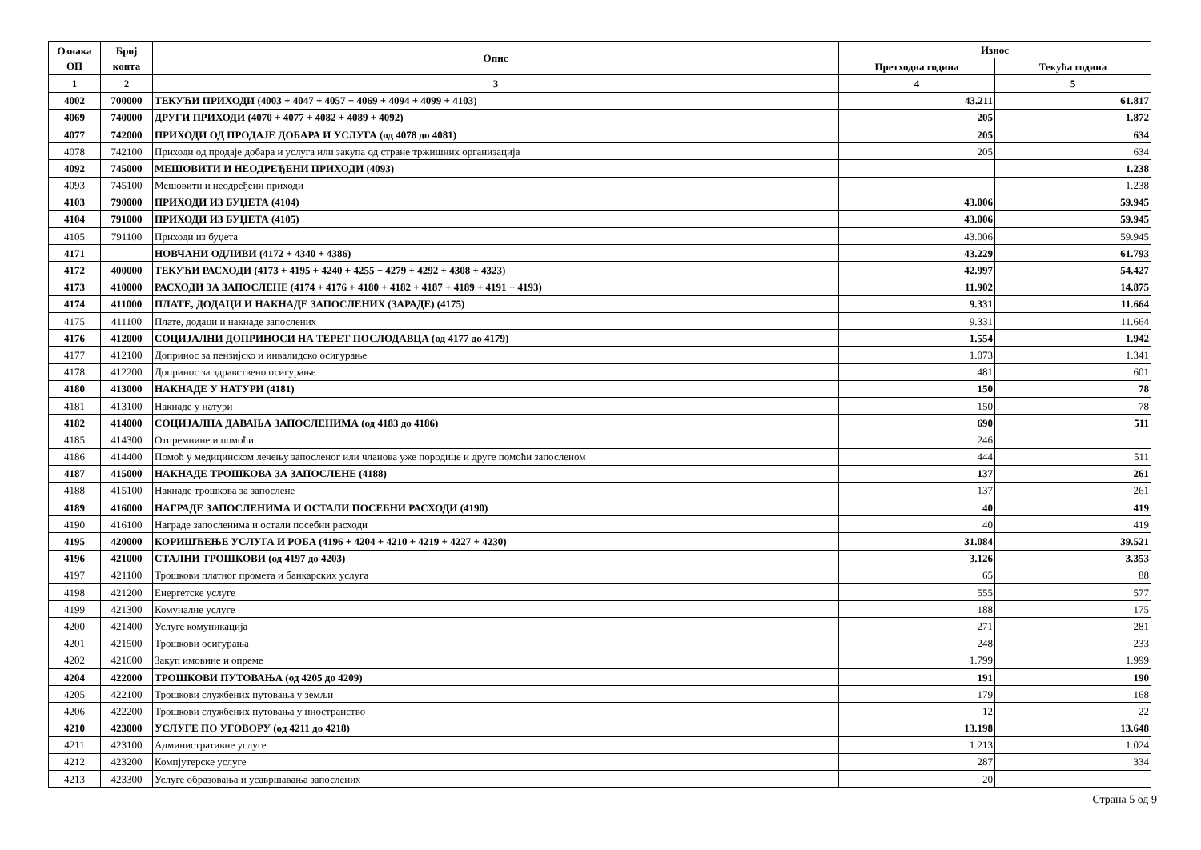| Ознака ОП | Број конта | Опис | Износ | |
| --- | --- | --- | --- | --- |
| | | | Претходна година | Текућа година |
| 1 | 2 | 3 | 4 | 5 |
| 4002 | 700000 | ТЕКУЋИ ПРИХОДИ (4003 + 4047 + 4057 + 4069 + 4094 + 4099 + 4103) | 43.211 | 61.817 |
| 4069 | 740000 | ДРУГИ ПРИХОДИ (4070 + 4077 + 4082 + 4089 + 4092) | 205 | 1.872 |
| 4077 | 742000 | ПРИХОДИ ОД ПРОДАЈЕ ДОБАРА И УСЛУГА (од 4078 до 4081) | 205 | 634 |
| 4078 | 742100 | Приходи од продаје добара и услуга или закупа од стране тржишних организација | 205 | 634 |
| 4092 | 745000 | МЕШОВИТИ И НЕОДРЕЂЕНИ ПРИХОДИ (4093) | | 1.238 |
| 4093 | 745100 | Мешовити и неодређени приходи | | 1.238 |
| 4103 | 790000 | ПРИХОДИ ИЗ БУЏЕТА (4104) | 43.006 | 59.945 |
| 4104 | 791000 | ПРИХОДИ ИЗ БУЏЕТА (4105) | 43.006 | 59.945 |
| 4105 | 791100 | Приходи из буџета | 43.006 | 59.945 |
| 4171 | | НОВЧАНИ ОДЛИВИ (4172 + 4340 + 4386) | 43.229 | 61.793 |
| 4172 | 400000 | ТЕКУЋИ РАСХОДИ (4173 + 4195 + 4240 + 4255 + 4279 + 4292 + 4308 + 4323) | 42.997 | 54.427 |
| 4173 | 410000 | РАСХОДИ ЗА ЗАПОСЛЕНЕ (4174 + 4176 + 4180 + 4182 + 4187 + 4189 + 4191 + 4193) | 11.902 | 14.875 |
| 4174 | 411000 | ПЛАТЕ, ДОДАЦИ И НАКНАДЕ ЗАПОСЛЕНИХ (ЗАРАДЕ) (4175) | 9.331 | 11.664 |
| 4175 | 411100 | Плате, додаци и накнаде запослених | 9.331 | 11.664 |
| 4176 | 412000 | СОЦИЈАЛНИ ДОПРИНОСИ НА ТЕРЕТ ПОСЛОДАВЦА (од 4177 до 4179) | 1.554 | 1.942 |
| 4177 | 412100 | Допринос за пензијско и инвалидско осигурање | 1.073 | 1.341 |
| 4178 | 412200 | Допринос за здравствено осигурање | 481 | 601 |
| 4180 | 413000 | НАКНАДЕ У НАТУРИ (4181) | 150 | 78 |
| 4181 | 413100 | Накнаде у натури | 150 | 78 |
| 4182 | 414000 | СОЦИЈАЛНА ДАВАЊА ЗАПОСЛЕНИМА (од 4183 до 4186) | 690 | 511 |
| 4185 | 414300 | Отпремнине и помоћи | 246 | |
| 4186 | 414400 | Помоћ у медицинском лечењу запосленог или чланова уже породице и друге помоћи запосленом | 444 | 511 |
| 4187 | 415000 | НАКНАДЕ ТРОШКОВА ЗА ЗАПОСЛЕНЕ (4188) | 137 | 261 |
| 4188 | 415100 | Накнаде трошкова за запослене | 137 | 261 |
| 4189 | 416000 | НАГРАДЕ ЗАПОСЛЕНИМА И ОСТАЛИ ПОСЕБНИ РАСХОДИ (4190) | 40 | 419 |
| 4190 | 416100 | Награде запосленима и остали посебни расходи | 40 | 419 |
| 4195 | 420000 | КОРИШЋЕЊЕ УСЛУГА И РОБА (4196 + 4204 + 4210 + 4219 + 4227 + 4230) | 31.084 | 39.521 |
| 4196 | 421000 | СТАЛНИ ТРОШКОВИ (од 4197 до 4203) | 3.126 | 3.353 |
| 4197 | 421100 | Трошкови платног промета и банкарских услуга | 65 | 88 |
| 4198 | 421200 | Енергетске услуге | 555 | 577 |
| 4199 | 421300 | Комуналне услуге | 188 | 175 |
| 4200 | 421400 | Услуге комуникација | 271 | 281 |
| 4201 | 421500 | Трошкови осигурања | 248 | 233 |
| 4202 | 421600 | Закуп имовине и опреме | 1.799 | 1.999 |
| 4204 | 422000 | ТРОШКОВИ ПУТОВАЊА (од 4205 до 4209) | 191 | 190 |
| 4205 | 422100 | Трошкови службених путовања у земљи | 179 | 168 |
| 4206 | 422200 | Трошкови службених путовања у иностранство | 12 | 22 |
| 4210 | 423000 | УСЛУГЕ ПО УГОВОРУ (од 4211 до 4218) | 13.198 | 13.648 |
| 4211 | 423100 | Административне услуге | 1.213 | 1.024 |
| 4212 | 423200 | Компјутерске услуге | 287 | 334 |
| 4213 | 423300 | Услуге образовања и усавршавања запослених | 20 | |
Страна 5 од 9